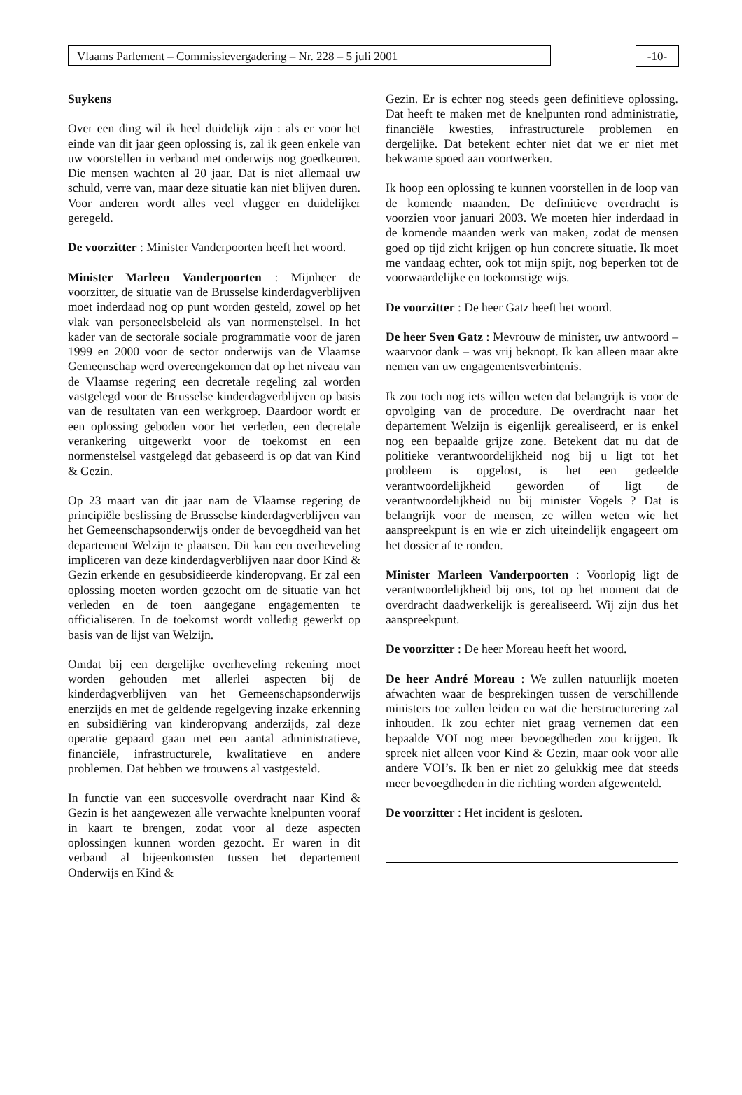Vlaams Parlement – Commissievergadering – Nr. 228 – 5 juli 2001 -10-
Suykens
Over een ding wil ik heel duidelijk zijn : als er voor het einde van dit jaar geen oplossing is, zal ik geen enkele van uw voorstellen in verband met onderwijs nog goedkeuren. Die mensen wachten al 20 jaar. Dat is niet allemaal uw schuld, verre van, maar deze situatie kan niet blijven duren. Voor anderen wordt alles veel vlugger en duidelijker geregeld.
De voorzitter : Minister Vanderpoorten heeft het woord.
Minister Marleen Vanderpoorten : Mijnheer de voorzitter, de situatie van de Brusselse kinderdagverblijven moet inderdaad nog op punt worden gesteld, zowel op het vlak van personeelsbeleid als van normenstelsel. In het kader van de sectorale sociale programmatie voor de jaren 1999 en 2000 voor de sector onderwijs van de Vlaamse Gemeenschap werd overeengekomen dat op het niveau van de Vlaamse regering een decretale regeling zal worden vastgelegd voor de Brusselse kinderdagverblijven op basis van de resultaten van een werkgroep. Daardoor wordt er een oplossing geboden voor het verleden, een decretale verankering uitgewerkt voor de toekomst en een normenstelsel vastgelegd dat gebaseerd is op dat van Kind & Gezin.
Op 23 maart van dit jaar nam de Vlaamse regering de principiële beslissing de Brusselse kinderdagverblijven van het Gemeenschapsonderwijs onder de bevoegdheid van het departement Welzijn te plaatsen. Dit kan een overheveling impliceren van deze kinderdagverblijven naar door Kind & Gezin erkende en gesubsidieerde kinderopvang. Er zal een oplossing moeten worden gezocht om de situatie van het verleden en de toen aangegane engagementen te officialiseren. In de toekomst wordt volledig gewerkt op basis van de lijst van Welzijn.
Omdat bij een dergelijke overheveling rekening moet worden gehouden met allerlei aspecten bij de kinderdagverblijven van het Gemeenschapsonderwijs enerzijds en met de geldende regelgeving inzake erkenning en subsidiëring van kinderopvang anderzijds, zal deze operatie gepaard gaan met een aantal administratieve, financiële, infrastructurele, kwalitatieve en andere problemen. Dat hebben we trouwens al vastgesteld.
In functie van een succesvolle overdracht naar Kind & Gezin is het aangewezen alle verwachte knelpunten vooraf in kaart te brengen, zodat voor al deze aspecten oplossingen kunnen worden gezocht. Er waren in dit verband al bijeenkomsten tussen het departement Onderwijs en Kind &
Gezin. Er is echter nog steeds geen definitieve oplossing. Dat heeft te maken met de knelpunten rond administratie, financiële kwesties, infrastructurele problemen en dergelijke. Dat betekent echter niet dat we er niet met bekwame spoed aan voortwerken.
Ik hoop een oplossing te kunnen voorstellen in de loop van de komende maanden. De definitieve overdracht is voorzien voor januari 2003. We moeten hier inderdaad in de komende maanden werk van maken, zodat de mensen goed op tijd zicht krijgen op hun concrete situatie. Ik moet me vandaag echter, ook tot mijn spijt, nog beperken tot de voorwaardelijke en toekomstige wijs.
De voorzitter : De heer Gatz heeft het woord.
De heer Sven Gatz : Mevrouw de minister, uw antwoord – waarvoor dank – was vrij beknopt. Ik kan alleen maar akte nemen van uw engagementsverbintenis.
Ik zou toch nog iets willen weten dat belangrijk is voor de opvolging van de procedure. De overdracht naar het departement Welzijn is eigenlijk gerealiseerd, er is enkel nog een bepaalde grijze zone. Betekent dat nu dat de politieke verantwoordelijkheid nog bij u ligt tot het probleem is opgelost, is het een gedeelde verantwoordelijkheid geworden of ligt de verantwoordelijkheid nu bij minister Vogels ? Dat is belangrijk voor de mensen, ze willen weten wie het aanspreekpunt is en wie er zich uiteindelijk engageert om het dossier af te ronden.
Minister Marleen Vanderpoorten : Voorlopig ligt de verantwoordelijkheid bij ons, tot op het moment dat de overdracht daadwerkelijk is gerealiseerd. Wij zijn dus het aanspreekpunt.
De voorzitter : De heer Moreau heeft het woord.
De heer André Moreau : We zullen natuurlijk moeten afwachten waar de besprekingen tussen de verschillende ministers toe zullen leiden en wat die herstructurering zal inhouden. Ik zou echter niet graag vernemen dat een bepaalde VOI nog meer bevoegdheden zou krijgen. Ik spreek niet alleen voor Kind & Gezin, maar ook voor alle andere VOI’s. Ik ben er niet zo gelukkig mee dat steeds meer bevoegdheden in die richting worden afgewenteld.
De voorzitter : Het incident is gesloten.